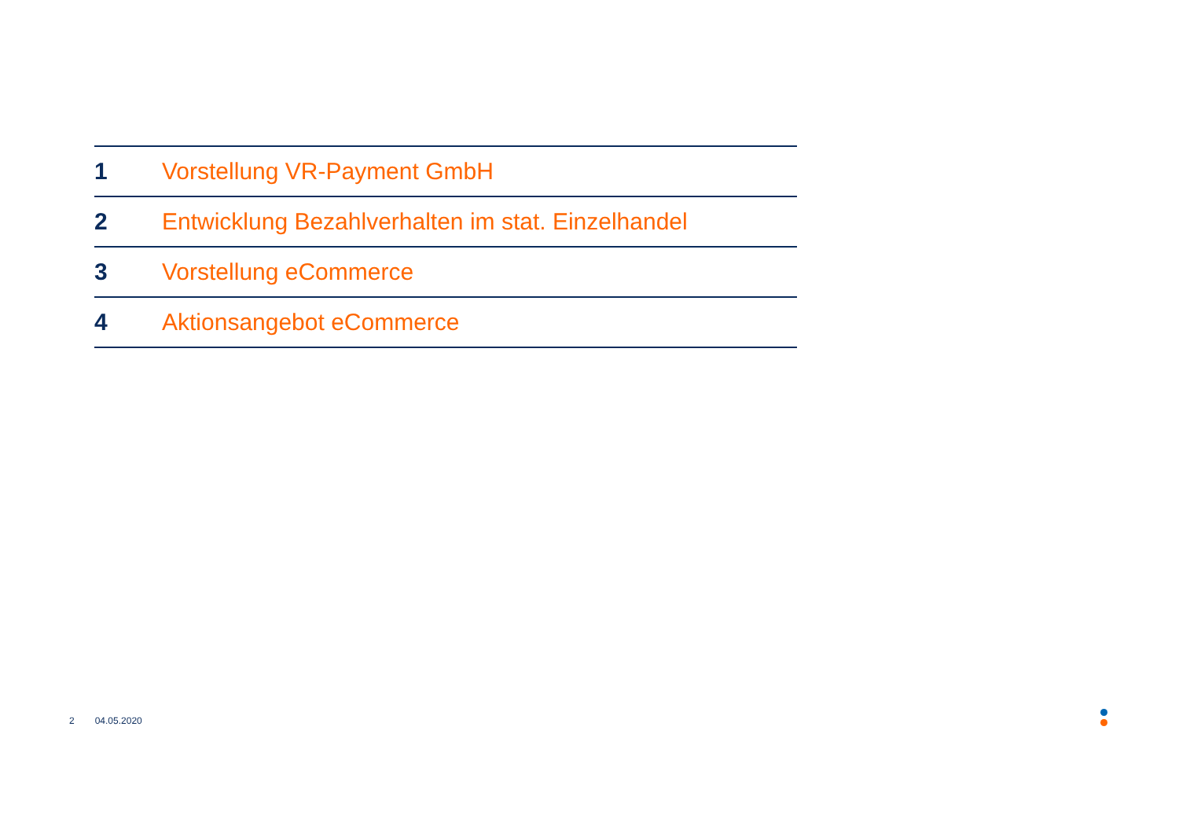1 Vorstellung VR-Payment GmbH
2
Entwicklung Bezahlverhalten im stat. Einzelhandel
3 Vorstellung eCommerce
4 Aktionsangebot eCommerce
2 04.05.2020